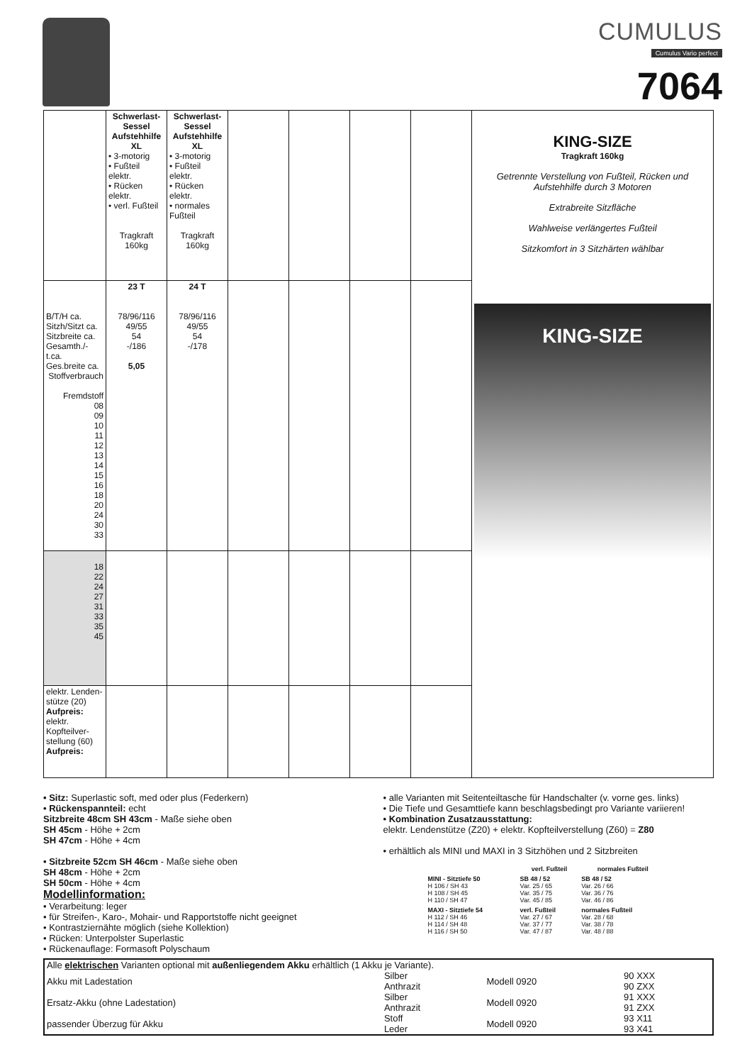CUMULUS
Cumulus Vario perfect
7064
| | Schwerlast-Sessel Aufstehhilfe XL • 3-motorig • Fußteil elektr. • Rücken elektr. • verl. Fußteil Tragkraft 160kg | Schwerlast-Sessel Aufstehhilfe XL • 3-motorig • Fußteil elektr. • Rücken elektr. • normales Fußteil Tragkraft 160kg | | | | | KING-SIZE Tragkraft 160kg Getrennte Verstellung von Fußteil, Rücken und Aufstehhilfe durch 3 Motoren Extrabreite Sitzfläche Wahlweise verlängertes Fußteil Sitzkomfort in 3 Sitzhärten wählbar KING-SIZE |
| B/T/H ca. Sitzh/Sitzt ca. Sitzbreite ca. Gesamth./-t.ca. Ges.breite ca. Stoffverbrauch Fremdstoff 08 09 10 11 12 13 14 15 16 18 20 24 30 33 | 23 T 78/96/116 49/55 54 -/186 5,05 | 24 T 78/96/116 49/55 54 -/178 | | | | | |
| 18 22 24 27 31 33 35 45 | | | | | | | |
| elektr. Lenden-stütze (20) Aufpreis: elektr. Kopfteilver-stellung (60) Aufpreis: | | | | | | | |
• Sitz: Superlastic soft, med oder plus (Federkern)
• Rückenspannteil: echt
Sitzbreite 48cm SH 43cm - Maße siehe oben
SH 45cm - Höhe + 2cm
SH 47cm - Höhe + 4cm
• Sitzbreite 52cm SH 46cm - Maße siehe oben
SH 48cm - Höhe + 2cm
SH 50cm - Höhe + 4cm
Modellinformation:
• Verarbeitung: leger
• für Streifen-, Karo-, Mohair- und Rapportstoffe nicht geeignet
• Kontrastziernähte möglich (siehe Kollektion)
• Rücken: Unterpolster Superlastic
• Rückenauflage: Formasoft Polyschaum
• alle Varianten mit Seitenteiltasche für Handschalter (v. vorne ges. links)
• Die Tiefe und Gesamttiefe kann beschlagsbedingt pro Variante variieren!
• Kombination Zusatzausstattung:
elektr. Lendenstütze (Z20) + elektr. Kopfteilverstellung (Z60) = Z80
• erhältlich als MINI und MAXI in 3 Sitzhöhen und 2 Sitzbreiten
| | verl. Fußteil | normales Fußteil |
| --- | --- | --- |
| MINI - Sitztiefe 50 H 106 / SH 43 H 108 / SH 45 H 110 / SH 47 | SB 48 / 52 Var. 25 / 65 Var. 35 / 75 Var. 45 / 85 | SB 48 / 52 Var. 26 / 66 Var. 36 / 76 Var. 46 / 86 |
| MAXI - Sitztiefe 54 H 112 / SH 46 H 114 / SH 48 H 116 / SH 50 | verl. Fußteil Var. 27 / 67 Var. 37 / 77 Var. 47 / 87 | normales Fußteil Var. 28 / 68 Var. 38 / 78 Var. 48 / 88 |
| Alle elektrischen Varianten optional mit außenliegendem Akku erhältlich (1 Akku je Variante). | | | |
| Akku mit Ladestation | Silber Anthrazit | Modell 0920 | 90 XXX 90 ZXX |
| Ersatz-Akku (ohne Ladestation) | Silber Anthrazit | Modell 0920 | 91 XXX 91 ZXX |
| passender Überzug für Akku | Stoff Leder | Modell 0920 | 93 X11 93 X41 |